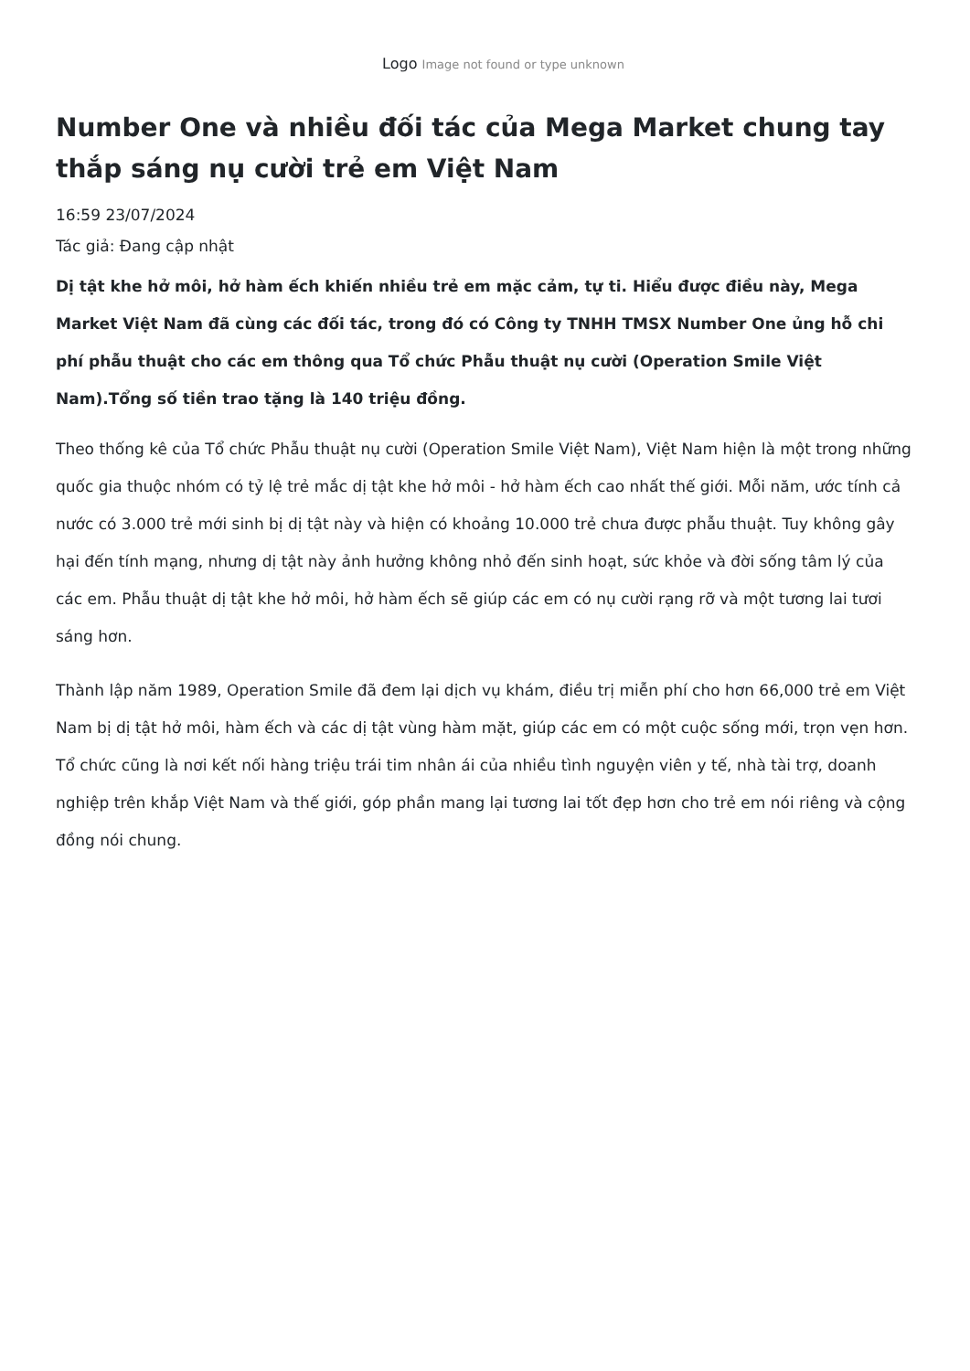Logo Image not found or type unknown
Number One và nhiều đối tác của Mega Market chung tay thắp sáng nụ cười trẻ em Việt Nam
16:59 23/07/2024
Tác giả: Đang cập nhật
Dị tật khe hở môi, hở hàm ếch khiến nhiều trẻ em mặc cảm, tự ti. Hiểu được điều này, Mega Market Việt Nam đã cùng các đối tác, trong đó có Công ty TNHH TMSX Number One ủng hỗ chi phí phẫu thuật cho các em thông qua Tổ chức Phẫu thuật nụ cười (Operation Smile Việt Nam).Tổng số tiền trao tặng là 140 triệu đồng.
Theo thống kê của Tổ chức Phẫu thuật nụ cười (Operation Smile Việt Nam), Việt Nam hiện là một trong những quốc gia thuộc nhóm có tỷ lệ trẻ mắc dị tật khe hở môi - hở hàm ếch cao nhất thế giới. Mỗi năm, ước tính cả nước có 3.000 trẻ mới sinh bị dị tật này và hiện có khoảng 10.000 trẻ chưa được phẫu thuật. Tuy không gây hại đến tính mạng, nhưng dị tật này ảnh hưởng không nhỏ đến sinh hoạt, sức khỏe và đời sống tâm lý của các em. Phẫu thuật dị tật khe hở môi, hở hàm ếch sẽ giúp các em có nụ cười rạng rỡ và một tương lai tươi sáng hơn.
Thành lập năm 1989, Operation Smile đã đem lại dịch vụ khám, điều trị miễn phí cho hơn 66,000 trẻ em Việt Nam bị dị tật hở môi, hàm ếch và các dị tật vùng hàm mặt, giúp các em có một cuộc sống mới, trọn vẹn hơn. Tổ chức cũng là nơi kết nối hàng triệu trái tim nhân ái của nhiều tình nguyện viên y tế, nhà tài trợ, doanh nghiệp trên khắp Việt Nam và thế giới, góp phần mang lại tương lai tốt đẹp hơn cho trẻ em nói riêng và cộng đồng nói chung.